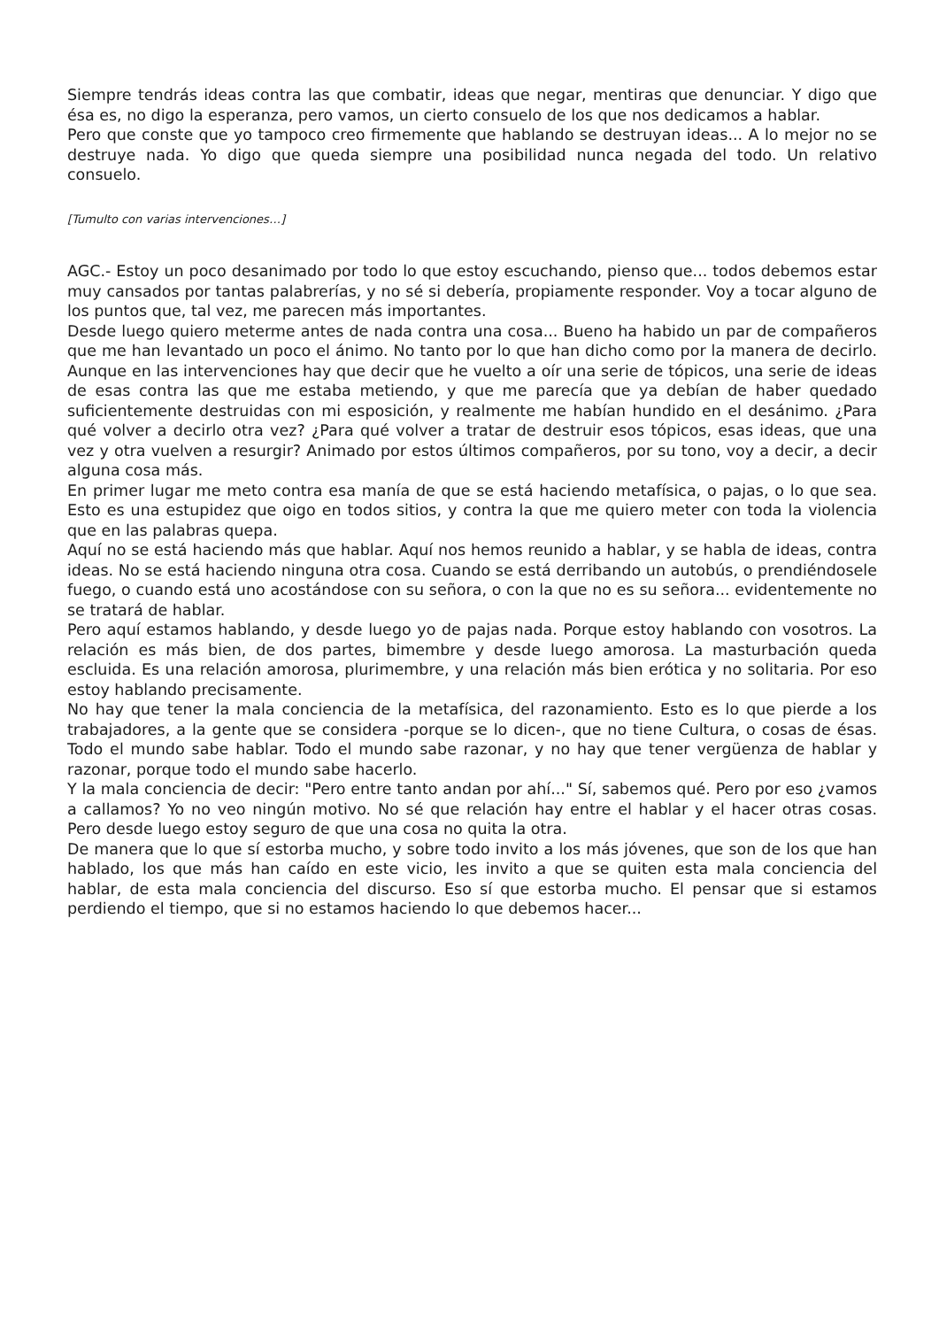Siempre tendrás ideas contra las que combatir, ideas que negar, mentiras que denunciar. Y digo que ésa es, no digo la esperanza, pero vamos, un cierto consuelo de los que nos dedicamos a hablar.
Pero que conste que yo tampoco creo firmemente que hablando se destruyan ideas... A lo mejor no se destruye nada. Yo digo que queda siempre una posibilidad nunca negada del todo. Un relativo consuelo.
[Tumulto con varias intervenciones…]
AGC.- Estoy un poco desanimado por todo lo que estoy escuchando, pienso que... todos debemos estar muy cansados por tantas palabrerías, y no sé si debería, propiamente responder. Voy a tocar alguno de los puntos que, tal vez, me parecen más importantes.
Desde luego quiero meterme antes de nada contra una cosa... Bueno ha habido un par de compañeros que me han levantado un poco el ánimo. No tanto por lo que han dicho como por la manera de decirlo. Aunque en las intervenciones hay que decir que he vuelto a oír una serie de tópicos, una serie de ideas de esas contra las que me estaba metiendo, y que me parecía que ya debían de haber quedado suficientemente destruidas con mi esposición, y realmente me habían hundido en el desánimo. ¿Para qué volver a decirlo otra vez? ¿Para qué volver a tratar de destruir esos tópicos, esas ideas, que una vez y otra vuelven a resurgir? Animado por estos últimos compañeros, por su tono, voy a decir, a decir alguna cosa más.
En primer lugar me meto contra esa manía de que se está haciendo metafísica, o pajas, o lo que sea. Esto es una estupidez que oigo en todos sitios, y contra la que me quiero meter con toda la violencia que en las palabras quepa.
Aquí no se está haciendo más que hablar. Aquí nos hemos reunido a hablar, y se habla de ideas, contra ideas. No se está haciendo ninguna otra cosa. Cuando se está derribando un autobús, o prendiéndosele fuego, o cuando está uno acostándose con su señora, o con la que no es su señora... evidentemente no se tratará de hablar.
Pero aquí estamos hablando, y desde luego yo de pajas nada. Porque estoy hablando con vosotros. La relación es más bien, de dos partes, bimembre y desde luego amorosa. La masturbación queda escluida. Es una relación amorosa, plurimembre, y una relación más bien erótica y no solitaria. Por eso estoy hablando precisamente.
No hay que tener la mala conciencia de la metafísica, del razonamiento. Esto es lo que pierde a los trabajadores, a la gente que se considera -porque se lo dicen-, que no tiene Cultura, o cosas de ésas. Todo el mundo sabe hablar. Todo el mundo sabe razonar, y no hay que tener vergüenza de hablar y razonar, porque todo el mundo sabe hacerlo.
Y la mala conciencia de decir: "Pero entre tanto andan por ahí..." Sí, sabemos qué. Pero por eso ¿vamos a callamos? Yo no veo ningún motivo. No sé que relación hay entre el hablar y el hacer otras cosas. Pero desde luego estoy seguro de que una cosa no quita la otra.
De manera que lo que sí estorba mucho, y sobre todo invito a los más jóvenes, que son de los que han hablado, los que más han caído en este vicio, les invito a que se quiten esta mala conciencia del hablar, de esta mala conciencia del discurso. Eso sí que estorba mucho. El pensar que si estamos perdiendo el tiempo, que si no estamos haciendo lo que debemos hacer...